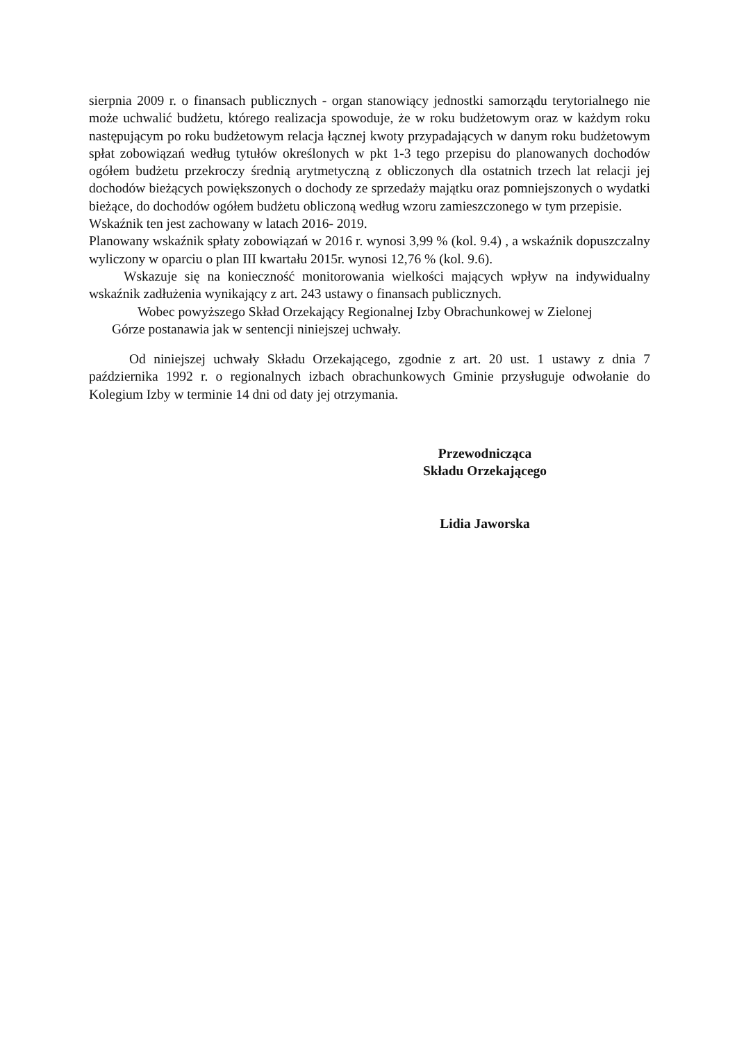sierpnia 2009 r. o finansach publicznych - organ stanowiący jednostki samorządu terytorialnego nie może uchwalić budżetu, którego realizacja spowoduje, że w roku budżetowym oraz w każdym roku następującym po roku budżetowym relacja łącznej kwoty przypadających w danym roku budżetowym spłat zobowiązań według tytułów określonych w pkt 1-3 tego przepisu do planowanych dochodów ogółem budżetu przekroczy średnią arytmetyczną z obliczonych dla ostatnich trzech lat relacji jej dochodów bieżących powiększonych o dochody ze sprzedaży majątku oraz pomniejszonych o wydatki bieżące, do dochodów ogółem budżetu obliczoną według wzoru zamieszczonego w tym przepisie.
Wskaźnik ten jest zachowany w latach 2016- 2019.
Planowany wskaźnik spłaty zobowiązań w 2016 r. wynosi 3,99 % (kol. 9.4) , a wskaźnik dopuszczalny wyliczony w oparciu o plan III kwartału 2015r. wynosi 12,76 % (kol. 9.6).
Wskazuje się na konieczność monitorowania wielkości mających wpływ na indywidualny wskaźnik zadłużenia wynikający z art. 243 ustawy o finansach publicznych.
Wobec powyższego Skład Orzekający Regionalnej Izby Obrachunkowej w Zielonej
Górze postanawia jak w sentencji niniejszej uchwały.
Od niniejszej uchwały Składu Orzekającego, zgodnie z art. 20 ust. 1 ustawy z dnia 7 października 1992 r. o regionalnych izbach obrachunkowych Gminie przysługuje odwołanie do Kolegium Izby w terminie 14 dni od daty jej otrzymania.
Przewodnicząca
Składu Orzekającego
Lidia Jaworska